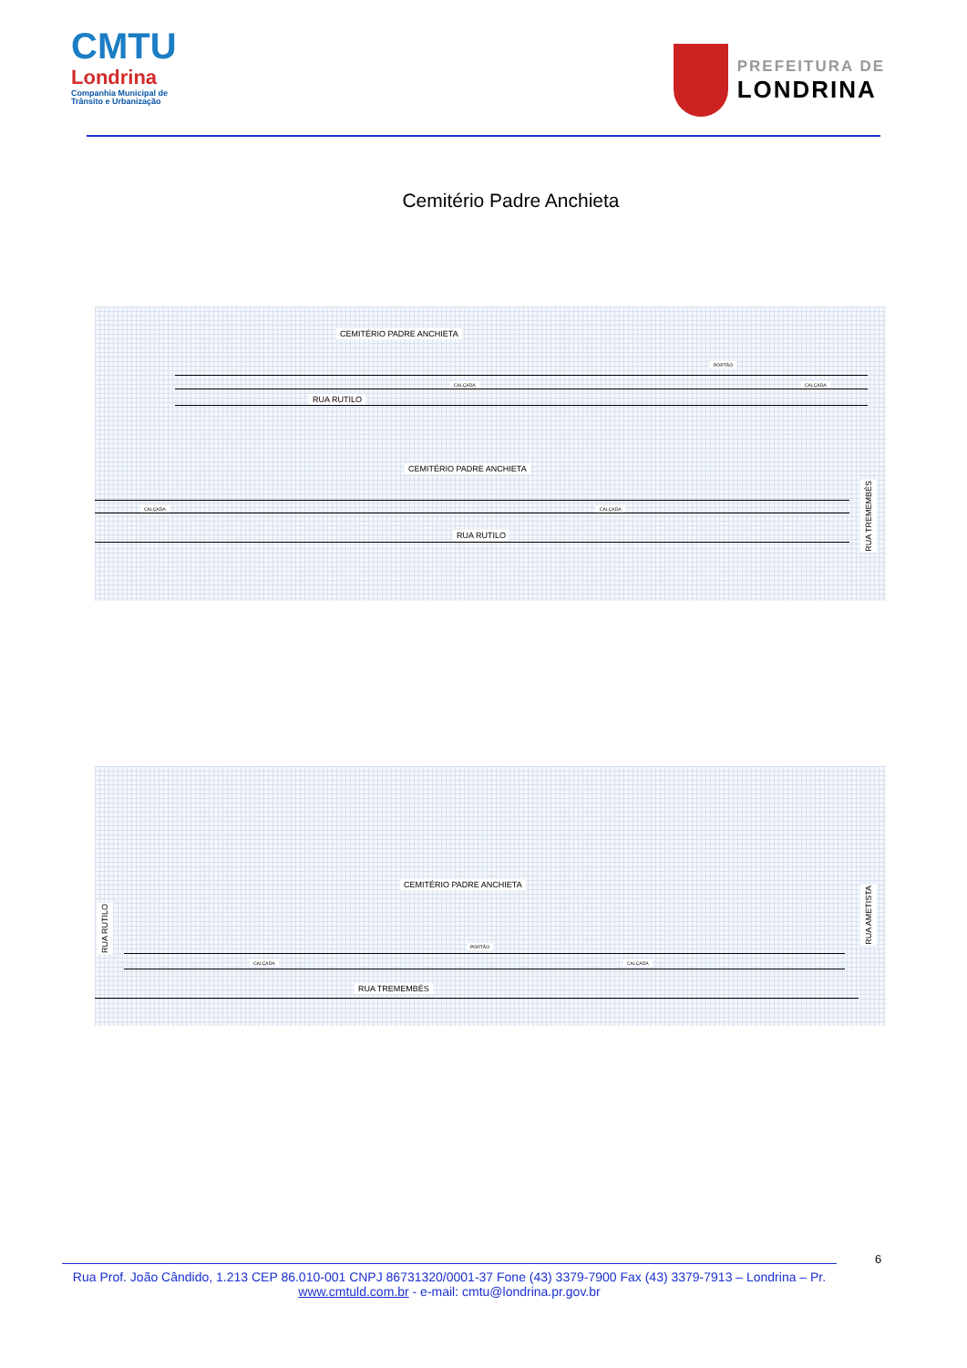CMTU
Londrina
Companhia Municipal de
Trânsito e Urbanização
PREFEITURA DE
LONDRINA
Cemitério Padre Anchieta
CEMITÉRIO PADRE ANCHIETA
PORTÃO
CALÇADA CALÇADA
RUA RUTILO
CEMITÉRIO PADRE ANCHIETA
CALÇADA CALÇADA
RUA RUTILO
RUA TREMEMBÉS
CEMITÉRIO PADRE ANCHIETA
PORTÃO
CALÇADA CALÇADA
RUA TREMEMBÉS
RUA RUTILO
RUA AMETISTA
6
Rua Prof. João Cândido, 1.213 CEP 86.010-001 CNPJ 86731320/0001-37 Fone (43) 3379-7900 Fax (43) 3379-7913 – Londrina – Pr.
www.cmtuld.com.br - e-mail: cmtu@londrina.pr.gov.br